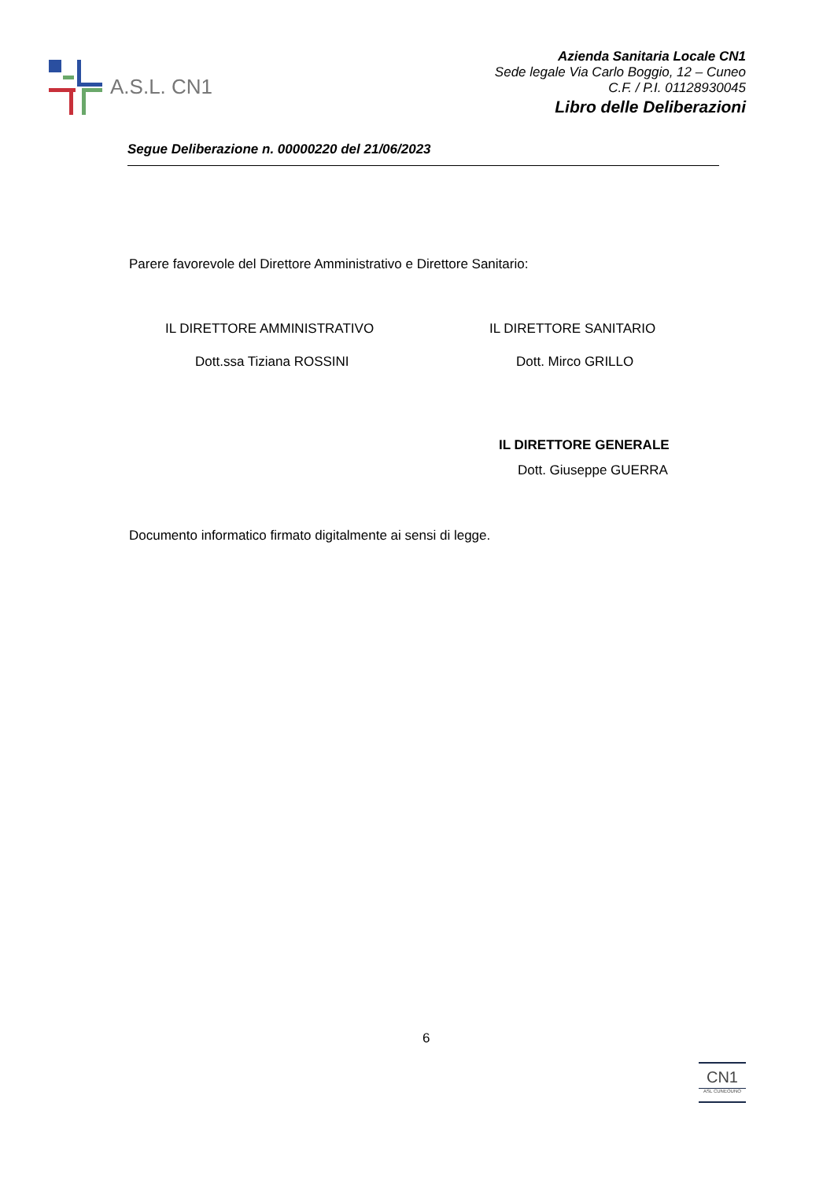A.S.L. CN1
Azienda Sanitaria Locale CN1
Sede legale Via Carlo Boggio, 12 – Cuneo
C.F. / P.I. 01128930045
Libro delle Deliberazioni
Segue Deliberazione n. 00000220 del 21/06/2023
Parere favorevole del Direttore Amministrativo e Direttore Sanitario:
IL DIRETTORE AMMINISTRATIVO IL DIRETTORE SANITARIO
Dott.ssa Tiziana ROSSINI Dott. Mirco GRILLO
IL DIRETTORE GENERALE
Dott. Giuseppe GUERRA
Documento informatico firmato digitalmente ai sensi di legge.
6
CN1
ASL CUNEOUNO